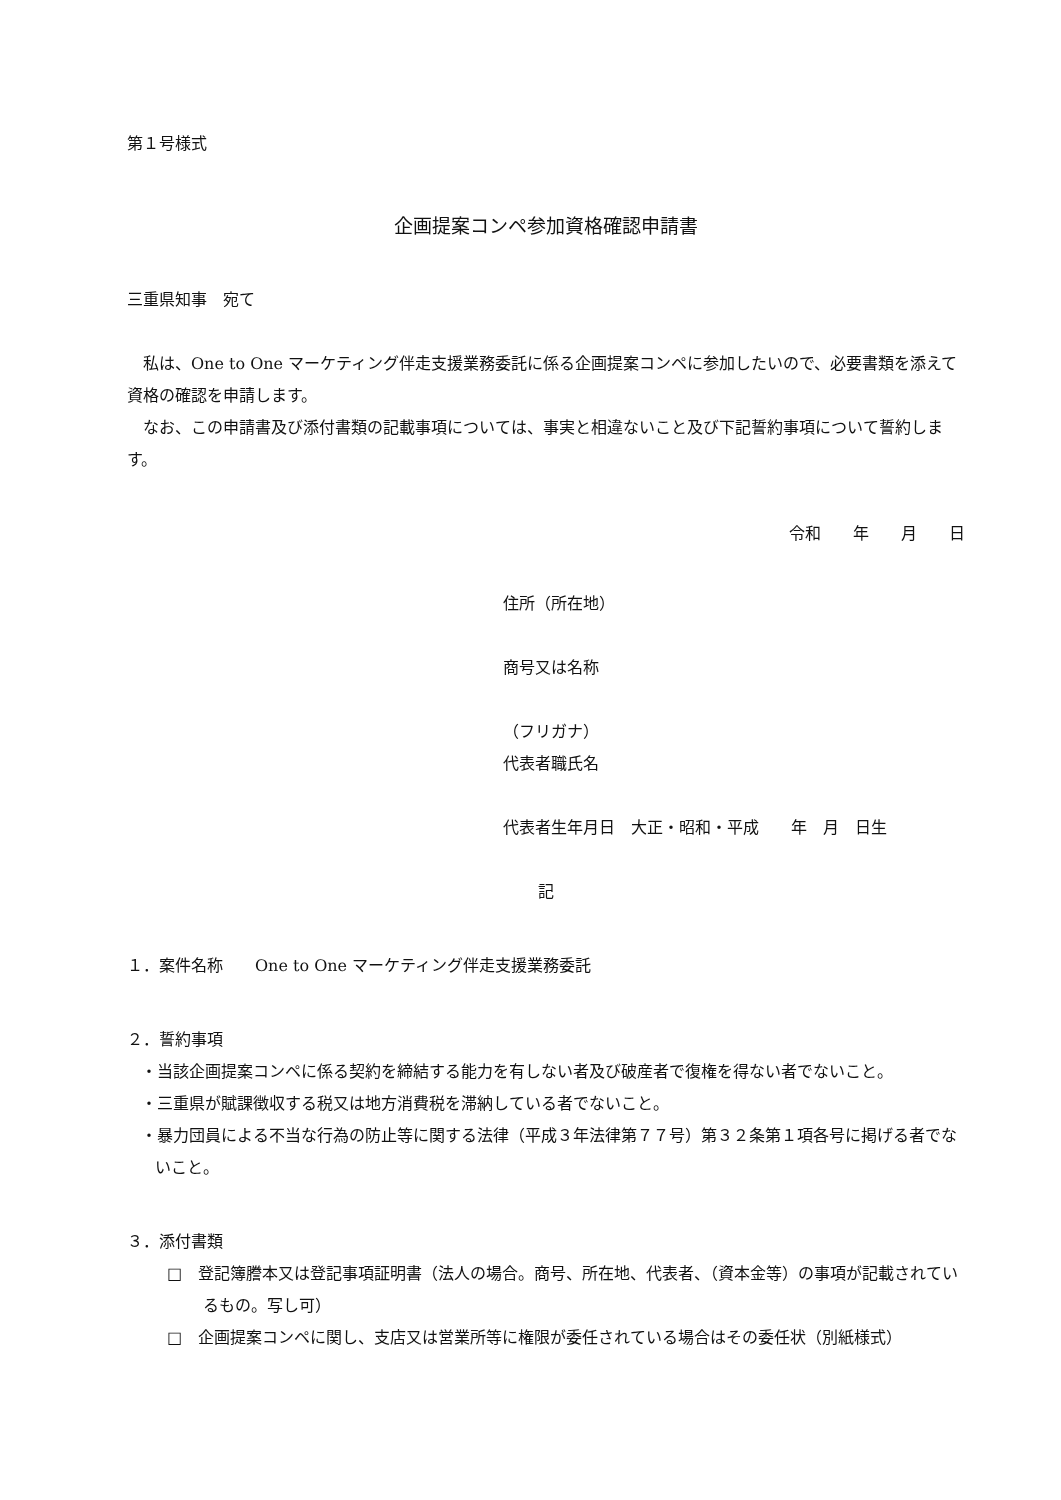第１号様式
企画提案コンペ参加資格確認申請書
三重県知事　宛て
　私は、One to One マーケティング伴走支援業務委託に係る企画提案コンペに参加したいので、必要書類を添えて資格の確認を申請します。
　なお、この申請書及び添付書類の記載事項については、事実と相違ないこと及び下記誓約事項について誓約します。
令和　　年　　月　　日
住所（所在地）
商号又は名称
（フリガナ）
代表者職氏名
代表者生年月日　大正・昭和・平成　　年　月　日生
記
１．案件名称　　One to One マーケティング伴走支援業務委託
２．誓約事項
・当該企画提案コンペに係る契約を締結する能力を有しない者及び破産者で復権を得ない者でないこと。
・三重県が賦課徴収する税又は地方消費税を滞納している者でないこと。
・暴力団員による不当な行為の防止等に関する法律（平成３年法律第７７号）第３２条第１項各号に掲げる者でないこと。
３．添付書類
□　登記簿謄本又は登記事項証明書（法人の場合。商号、所在地、代表者、（資本金等）の事項が記載されているもの。写し可）
□　企画提案コンペに関し、支店又は営業所等に権限が委任されている場合はその委任状（別紙様式）